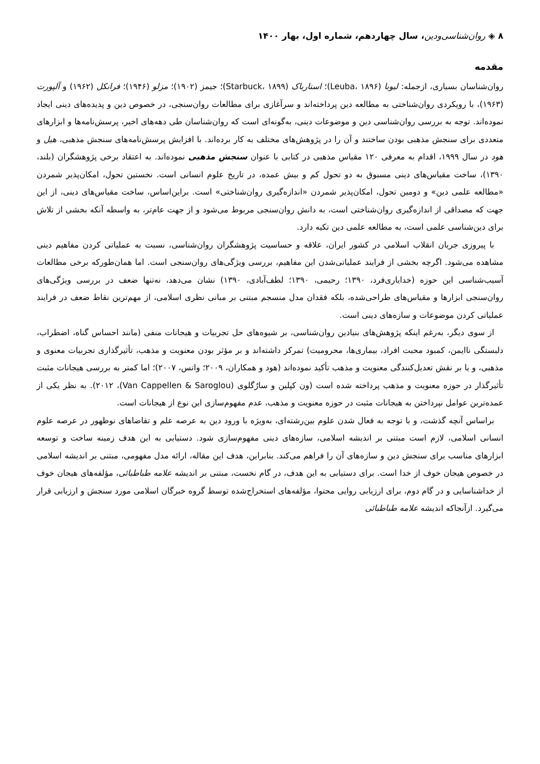۸ ◈ روان‌شناسی‌و‌دین، سال چهاردهم، شماره اول، بهار ۱۴۰۰
مقدمه
روان‌شناسان بسیاری، ازجمله: لیوبا (Leuba، ۱۸۹۶)؛ استارباک (Starbuck، ۱۸۹۹)؛ جیمز (۱۹۰۲)؛ مزلو (۱۹۴۶)؛ فرانکل (۱۹۶۲) و آلپورت (۱۹۶۳)، با رویکردی روان‌شناختی به مطالعه دین پرداخته‌اند و سرآغازی برای مطالعات روان‌سنجی، در خصوص دین و پدیده‌های دینی ایجاد نموده‌اند. توجه به بررسی روان‌شناسی دین و موضوعات دینی، به‌گونه‌ای است که روان‌شناسان طی دهه‌های اخیر، پرسش‌نامه‌ها و ابزارهای متعددی برای سنجش مذهبی بودن ساختند و آن را در پژوهش‌های مختلف به کار برده‌اند. با افزایش پرسش‌نامه‌های سنجش مذهبی، هیل و هود در سال ۱۹۹۹، اقدام به معرفی ۱۲۰ مقیاس مذهبی در کتابی با عنوان سنجش مذهبی نموده‌اند. به اعتقاد برخی پژوهشگران (بلند، ۱۳۹۰)، ساخت مقیاس‌های دینی مسبوق به دو تحول کم و بیش عمده، در تاریخ علوم انسانی است. نخستین تحول، امکان‌پذیر شمردن «مطالعه علمی دین» و دومین تحول، امکان‌پذیر شمردن «اندازه‌گیری روان‌شناختی» است. براین‌اساس، ساخت مقیاس‌های دینی، از این جهت که مصداقی از اندازه‌گیری روان‌شناختی است، به دانش روان‌سنجی مربوط می‌شود و از جهت عام‌تر، به واسطه آنکه بخشی از تلاش برای دین‌شناسی علمی است، به مطالعه علمی دین تکیه دارد.
با پیروزی جریان انقلاب اسلامی در کشور ایران، علاقه و حساسیت پژوهشگران روان‌شناسی، نسبت به عملیاتی کردن مفاهیم دینی مشاهده می‌شود. اگرچه بخشی از فرایند عملیاتی‌شدن این مفاهیم، بررسی ویژگی‌های روان‌سنجی است. اما همان‌طورکه برخی مطالعات آسیب‌شناسی این حوزه (خدایاری‌فرد، ۱۳۹۰؛ رحیمی، ۱۳۹۰؛ لطف‌آبادی، ۱۳۹۰) نشان می‌دهد، نه‌تنها ضعف در بررسی ویژگی‌های روان‌سنجی ابزارها و مقیاس‌های طراحی‌شده، بلکه فقدان مدل منسجم مبتنی بر مبانی نظری اسلامی، از مهم‌ترین نقاط ضعف در فرایند عملیاتی کردن موضوعات و سازه‌های دینی است.
از سوی دیگر، به‌رغم اینکه پژوهش‌های بنیادین روان‌شناسی، بر شیوه‌های حل تجربیات و هیجانات منفی (مانند احساس گناه، اضطراب، دلبستگی ناایمن، کمبود محبت افراد، بیماری‌ها، محرومیت) تمرکز داشته‌اند و بر مؤثر بودن معنویت و مذهب، تأثیرگذاری تجربیات معنوی و مذهبی، و یا بر نقش تعدیل‌کنندگی معنویت و مذهب تأکید نموده‌اند (هود و همکاران، ۲۰۰۹؛ واتس، ۲۰۰۷)؛ اما کمتر به بررسی هیجانات مثبت تأثیرگذار در حوزه معنویت و مذهب پرداخته شده است (ون کپلین و سارُگلوی (Van Cappellen & Saroglou)، ۲۰۱۲). به نظر یکی از عمده‌ترین عوامل نپرداختن به هیجانات مثبت در حوزه معنویت و مذهب، عدم مفهوم‌سازی این نوع از هیجانات است.
براساس آنچه گذشت، و با توجه به فعال شدن علوم بین‌رشته‌ای، به‌ویژه با ورود دین به عرصه علم و تقاضاهای نوظهور در عرصه علوم انسانی اسلامی، لازم است مبتنی بر اندیشه اسلامی، سازه‌های دینی مفهوم‌سازی شود. دستیابی به این هدف زمینه ساخت و توسعه ابزارهای مناسب برای سنجش دین و سازه‌های آن را فراهم می‌کند. بنابراین، هدف این مقاله، ارائه مدل مفهومی، مبتنی بر اندیشه اسلامی در خصوص هیجان خوف از خدا است. برای دستیابی به این هدف، در گام نخست، مبتنی بر اندیشه علامه طباطبائی، مؤلفه‌های هیجان خوف از خداشناسایی و در گام دوم، برای ارزیابی روایی محتوا، مؤلفه‌های استخراج‌شده توسط گروه خبرگان اسلامی مورد سنجش و ارزیابی قرار می‌گیرد. ازآنجاکه اندیشه علامه طباطبائی